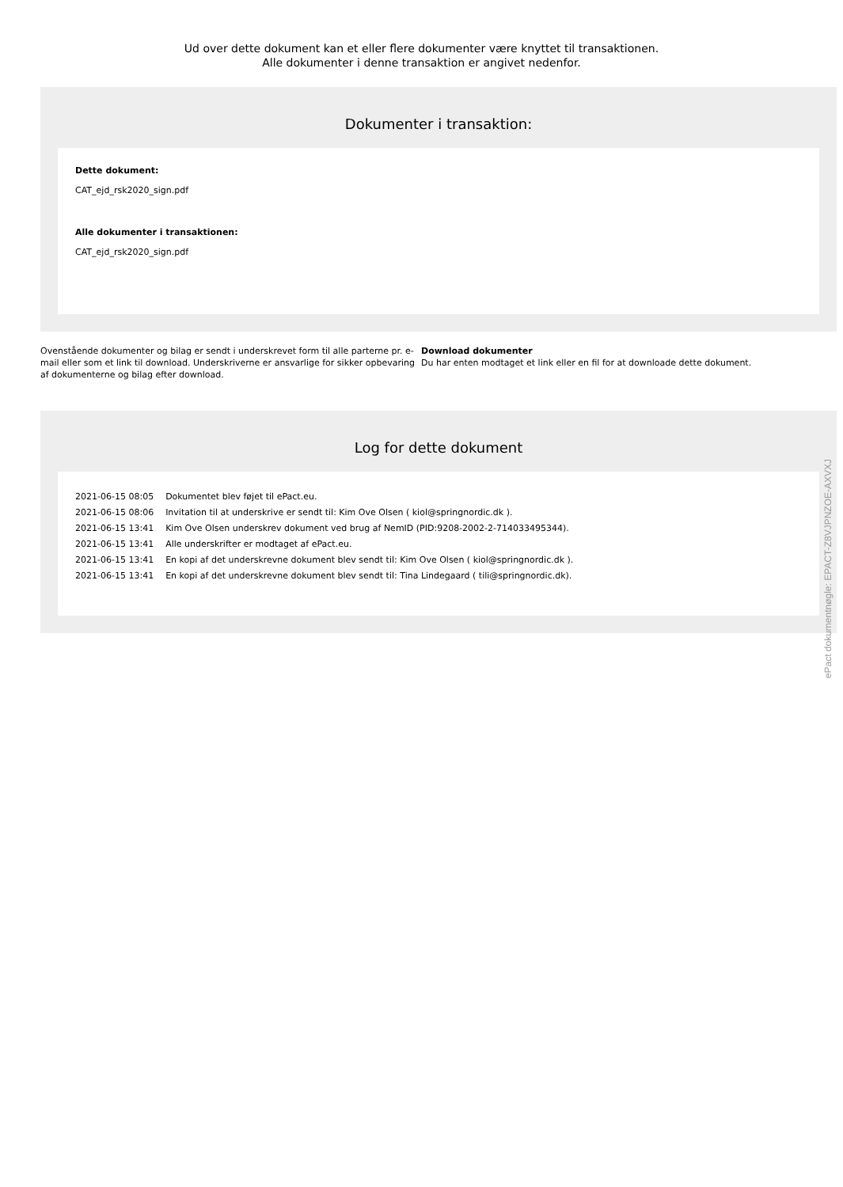Ud over dette dokument kan et eller flere dokumenter være knyttet til transaktionen.
Alle dokumenter i denne transaktion er angivet nedenfor.
Dokumenter i transaktion:
Dette dokument:
CAT_ejd_rsk2020_sign.pdf
Alle dokumenter i transaktionen:
CAT_ejd_rsk2020_sign.pdf
Ovenstående dokumenter og bilag er sendt i underskrevet form til alle parterne pr. e-mail eller som et link til download. Underskriverne er ansvarlige for sikker opbevaring af dokumenterne og bilag efter download.
Download dokumenter
Du har enten modtaget et link eller en fil for at downloade dette dokument.
Log for dette dokument
| 2021-06-15 08:05 | Dokumentet blev føjet til ePact.eu. |
| 2021-06-15 08:06 | Invitation til at underskrive er sendt til: Kim Ove Olsen ( kiol@springnordic.dk ). |
| 2021-06-15 13:41 | Kim Ove Olsen underskrev dokument ved brug af NemID (PID:9208-2002-2-714033495344). |
| 2021-06-15 13:41 | Alle underskrifter er modtaget af ePact.eu. |
| 2021-06-15 13:41 | En kopi af det underskrevne dokument blev sendt til: Kim Ove Olsen ( kiol@springnordic.dk ). |
| 2021-06-15 13:41 | En kopi af det underskrevne dokument blev sendt til: Tina Lindegaard ( tili@springnordic.dk). |
ePact dokumentnøgle: EPACT-Z8VJPNZOE-AXVXJ